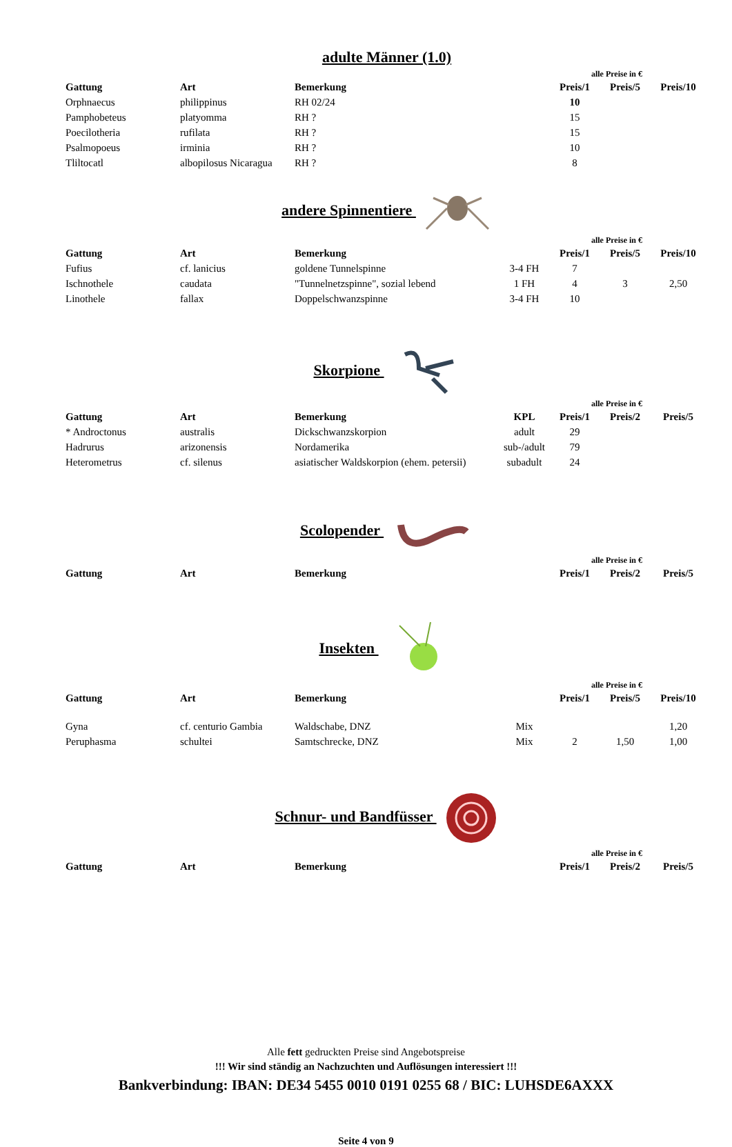adulte Männer (1.0)
alle Preise in €
| Gattung | Art | Bemerkung | | Preis/1 | Preis/5 | Preis/10 |
| --- | --- | --- | --- | --- | --- | --- |
| Orphnaecus | philippinus | RH 02/24 | | 10 | | |
| Pamphobeteus | platyomma | RH ? | | 15 | | |
| Poecilotheria | rufilata | RH ? | | 15 | | |
| Psalmopoeus | irminia | RH ? | | 10 | | |
| Tliltocatl | albopilosus Nicaragua | RH ? | | 8 | | |
andere Spinnentiere
alle Preise in €
| Gattung | Art | Bemerkung | | Preis/1 | Preis/5 | Preis/10 |
| --- | --- | --- | --- | --- | --- | --- |
| Fufius | cf. lanicius | goldene Tunnelspinne | 3-4 FH | 7 | | |
| Ischnothele | caudata | "Tunnelnetzspinne", sozial lebend | 1 FH | 4 | 3 | 2,50 |
| Linothele | fallax | Doppelschwanzspinne | 3-4 FH | 10 | | |
Skorpione
alle Preise in €
| Gattung | Art | Bemerkung | KPL | Preis/1 | Preis/2 | Preis/5 |
| --- | --- | --- | --- | --- | --- | --- |
| * Androctonus | australis | Dickschwanzskorpion | adult | 29 | | |
| Hadrurus | arizonensis | Nordamerika | sub-/adult | 79 | | |
| Heterometrus | cf. silenus | asiatischer Waldskorpion (ehem. petersii) | subadult | 24 | | |
Scolopender
alle Preise in €
| Gattung | Art | Bemerkung | | Preis/1 | Preis/2 | Preis/5 |
| --- | --- | --- | --- | --- | --- | --- |
Insekten
alle Preise in €
| Gattung | Art | Bemerkung | | Preis/1 | Preis/5 | Preis/10 |
| --- | --- | --- | --- | --- | --- | --- |
| Gyna | cf. centurio Gambia | Waldschabe, DNZ | Mix | | | 1,20 |
| Peruphasma | schultei | Samtschrecke, DNZ | Mix | 2 | 1,50 | 1,00 |
Schnur- und Bandfüsser
alle Preise in €
| Gattung | Art | Bemerkung | | Preis/1 | Preis/2 | Preis/5 |
| --- | --- | --- | --- | --- | --- | --- |
Alle fett gedruckten Preise sind Angebotspreise
!!! Wir sind ständig an Nachzuchten und Auflösungen interessiert !!!
Bankverbindung: IBAN: DE34 5455 0010 0191 0255 68 / BIC: LUHSDE6AXXX
Seite 4 von 9